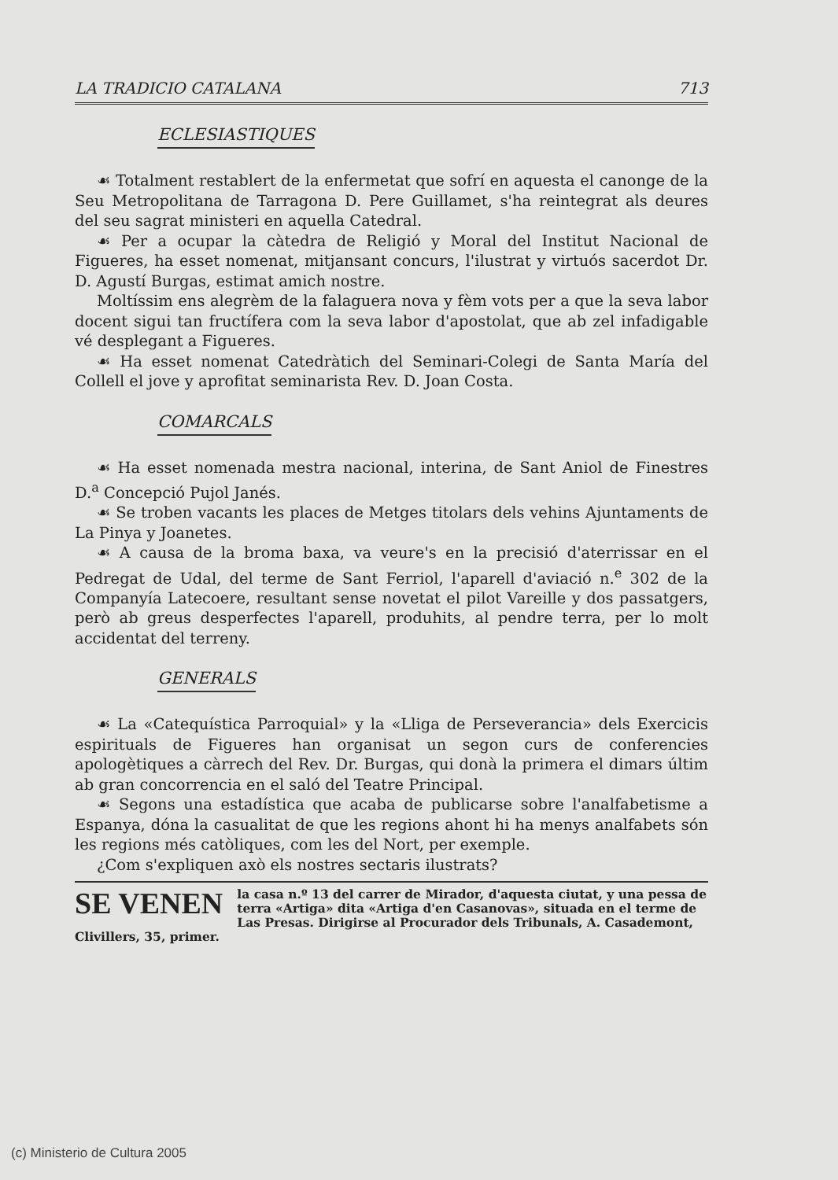LA TRADICIO CATALANA 713
ECLESIASTIQUES
☙ Totalment restablert de la enfermetat que sofrí en aquesta el canonge de la Seu Metropolitana de Tarragona D. Pere Guillamet, s'ha reintegrat als deures del seu sagrat ministeri en aquella Catedral.
☙ Per a ocupar la càtedra de Religió y Moral del Institut Nacional de Figueres, ha esset nomenat, mitjansant concurs, l'ilustrat y virtuós sacerdot Dr. D. Agustí Burgas, estimat amich nostre.
Moltíssim ens alegrèm de la falaguera nova y fèm vots per a que la seva labor docent sigui tan fructífera com la seva labor d'apostolat, que ab zel infadigable vé desplegant a Figueres.
☙ Ha esset nomenat Catedràtich del Seminari-Colegi de Santa María del Collell el jove y aprofitat seminarista Rev. D. Joan Costa.
COMARCALS
☙ Ha esset nomenada mestra nacional, interina, de Sant Aniol de Finestres D.<sup>a</sup> Concepció Pujol Janés.
☙ Se troben vacants les places de Metges titolars dels vehins Ajuntaments de La Pinya y Joanetes.
☙ A causa de la broma baxa, va veure's en la precisió d'aterrissar en el Pedregat de Udal, del terme de Sant Ferriol, l'aparell d'aviació n.<sup>e</sup> 302 de la Companyía Latecoere, resultant sense novetat el pilot Vareille y dos passatgers, però ab greus desperfectes l'aparell, produhits, al pendre terra, per lo molt accidentat del terreny.
GENERALS
☙ La «Catequística Parroquial» y la «Lliga de Perseverancia» dels Exercicis espirituals de Figueres han organisat un segon curs de conferencies apologètiques a càrrech del Rev. Dr. Burgas, qui donà la primera el dimars últim ab gran concorrencia en el saló del Teatre Principal.
☙ Segons una estadística que acaba de publicarse sobre l'analfabetisme a Espanya, dóna la casualitat de que les regions ahont hi ha menys analfabets són les regions més catòliques, com les del Nort, per exemple.
¿Com s'expliquen axò els nostres sectaris ilustrats?
SE VENEN la casa n.º 13 del carrer de Mirador, d'aquesta ciutat, y una pessa de terra «Artiga» dita «Artiga d'en Casanovas», situada en el terme de Las Presas. Dirigirse al Procurador dels Tribunals, A. Casademont, Clivillers, 35, primer.
(c) Ministerio de Cultura 2005